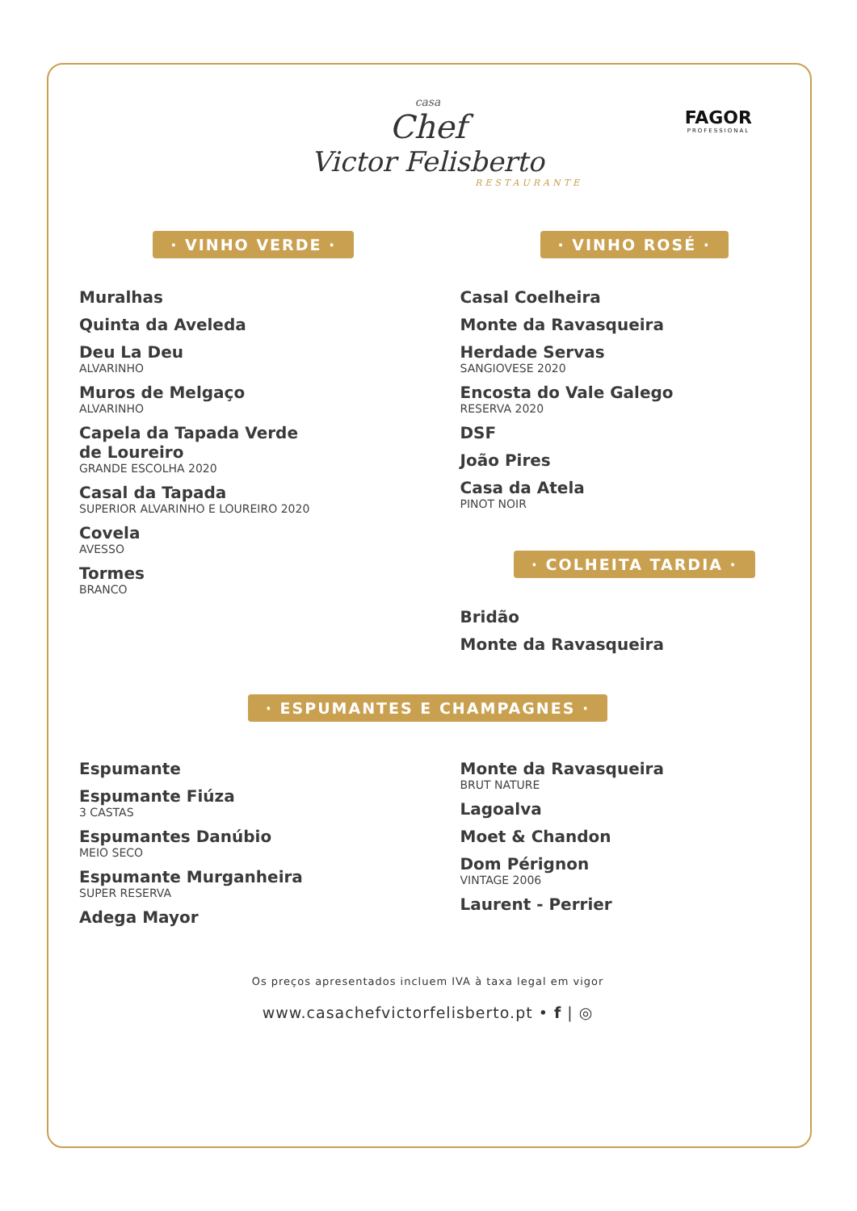casa
Chef
Victor Felisberto
RESTAURANTE
FAGOR
PROFESSIONAL
· VINHO VERDE ·
Muralhas
Quinta da Aveleda
Deu La Deu
ALVARINHO
Muros de Melgaço
ALVARINHO
Capela da Tapada Verde
de Loureiro
GRANDE ESCOLHA 2020
Casal da Tapada
SUPERIOR ALVARINHO E LOUREIRO 2020
Covela
AVESSO
Tormes
BRANCO
· VINHO ROSÉ ·
Casal Coelheira
Monte da Ravasqueira
Herdade Servas
SANGIOVESE 2020
Encosta do Vale Galego
RESERVA 2020
DSF
João Pires
Casa da Atela
PINOT NOIR
· COLHEITA TARDIA ·
Bridão
Monte da Ravasqueira
· ESPUMANTES E CHAMPAGNES ·
Espumante
Espumante Fiúza
3 CASTAS
Espumantes Danúbio
MEIO SECO
Espumante Murganheira
SUPER RESERVA
Adega Mayor
Monte da Ravasqueira
BRUT NATURE
Lagoalva
Moet & Chandon
Dom Pérignon
VINTAGE 2006
Laurent - Perrier
Os preços apresentados incluem IVA à taxa legal em vigor
www.casachefvictorfelisberto.pt • f | ◎